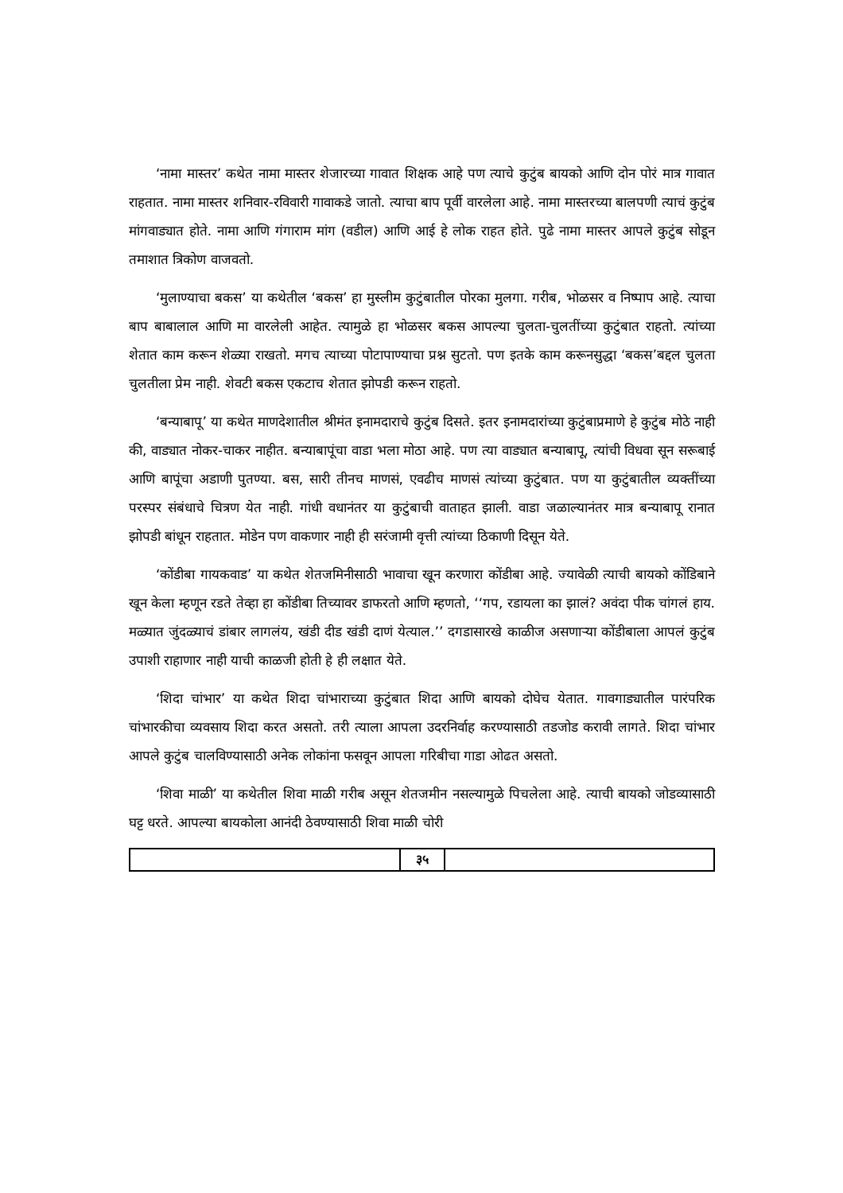‘नामा मास्तर’ कथेत नामा मास्तर शेजारच्या गावात शिक्षक आहे पण त्याचे कुटुंब बायको आणि दोन पोरं मात्र गावात राहतात. नामा मास्तर शनिवार-रविवारी गावाकडे जातो. त्याचा बाप पूर्वी वारलेला आहे. नामा मास्तरच्या बालपणी त्याचं कुटुंब मांगवाड्यात होते. नामा आणि गंगाराम मांग (वडील) आणि आई हे लोक राहत होते. पुढे नामा मास्तर आपले कुटुंब सोडून तमाशात त्रिकोण वाजवतो.
‘मुलाण्याचा बकस’ या कथेतील ‘बकस’ हा मुस्लीम कुटुंबातील पोरका मुलगा. गरीब, भोळसर व निष्पाप आहे. त्याचा बाप बाबालाल आणि मा वारलेली आहेत. त्यामुळे हा भोळसर बकस आपल्या चुलता-चुलतींच्या कुटुंबात राहतो. त्यांच्या शेतात काम करून शेळ्या राखतो. मगच त्याच्या पोटापाण्याचा प्रश्न सुटतो. पण इतके काम करूनसुद्धा ‘बकस’बद्दल चुलता चुलतीला प्रेम नाही. शेवटी बकस एकटाच शेतात झोपडी करून राहतो.
‘बन्याबापू’ या कथेत माणदेशातील श्रीमंत इनामदाराचे कुटुंब दिसते. इतर इनामदारांच्या कुटुंबाप्रमाणे हे कुटुंब मोठे नाही की, वाड्यात नोकर-चाकर नाहीत. बन्याबापूंचा वाडा भला मोठा आहे. पण त्या वाड्यात बन्याबापू, त्यांची विधवा सून सरूबाई आणि बापूंचा अडाणी पुतण्या. बस, सारी तीनच माणसं, एवढीच माणसं त्यांच्या कुटुंबात. पण या कुटुंबातील व्यक्तींच्या परस्पर संबंधाचे चित्रण येत नाही. गांधी वधानंतर या कुटुंबाची वाताहत झाली. वाडा जळाल्यानंतर मात्र बन्याबापू रानात झोपडी बांधून राहतात. मोडेन पण वाकणार नाही ही सरंजामी वृत्ती त्यांच्या ठिकाणी दिसून येते.
‘कोंडीबा गायकवाड’ या कथेत शेतजमिनीसाठी भावाचा खून करणारा कोंडीबा आहे. ज्यावेळी त्याची बायको कोंडिबाने खून केला म्हणून रडते तेव्हा हा कोंडीबा तिच्यावर डाफरतो आणि म्हणतो, ‘‘गप, रडायला का झालं? अवंदा पीक चांगलं हाय. मळ्यात जुंदळ्याचं डांबार लागलंय, खंडी दीड खंडी दाणं येत्याल.’’ दगडासारखे काळीज असणाऱ्या कोंडीबाला आपलं कुटुंब उपाशी राहाणार नाही याची काळजी होती हे ही लक्षात येते.
‘शिदा चांभार’ या कथेत शिदा चांभाराच्या कुटुंबात शिदा आणि बायको दोघेच येतात. गावगाड्यातील पारंपरिक चांभारकीचा व्यवसाय शिदा करत असतो. तरी त्याला आपला उदरनिर्वाह करण्यासाठी तडजोड करावी लागते. शिदा चांभार आपले कुटुंब चालविण्यासाठी अनेक लोकांना फसवून आपला गरिबीचा गाडा ओढत असतो.
‘शिवा माळी’ या कथेतील शिवा माळी गरीब असून शेतजमीन नसल्यामुळे पिचलेला आहे. त्याची बायको जोडव्यासाठी घट्ट धरते. आपल्या बायकोला आनंदी ठेवण्यासाठी शिवा माळी चोरी
३५